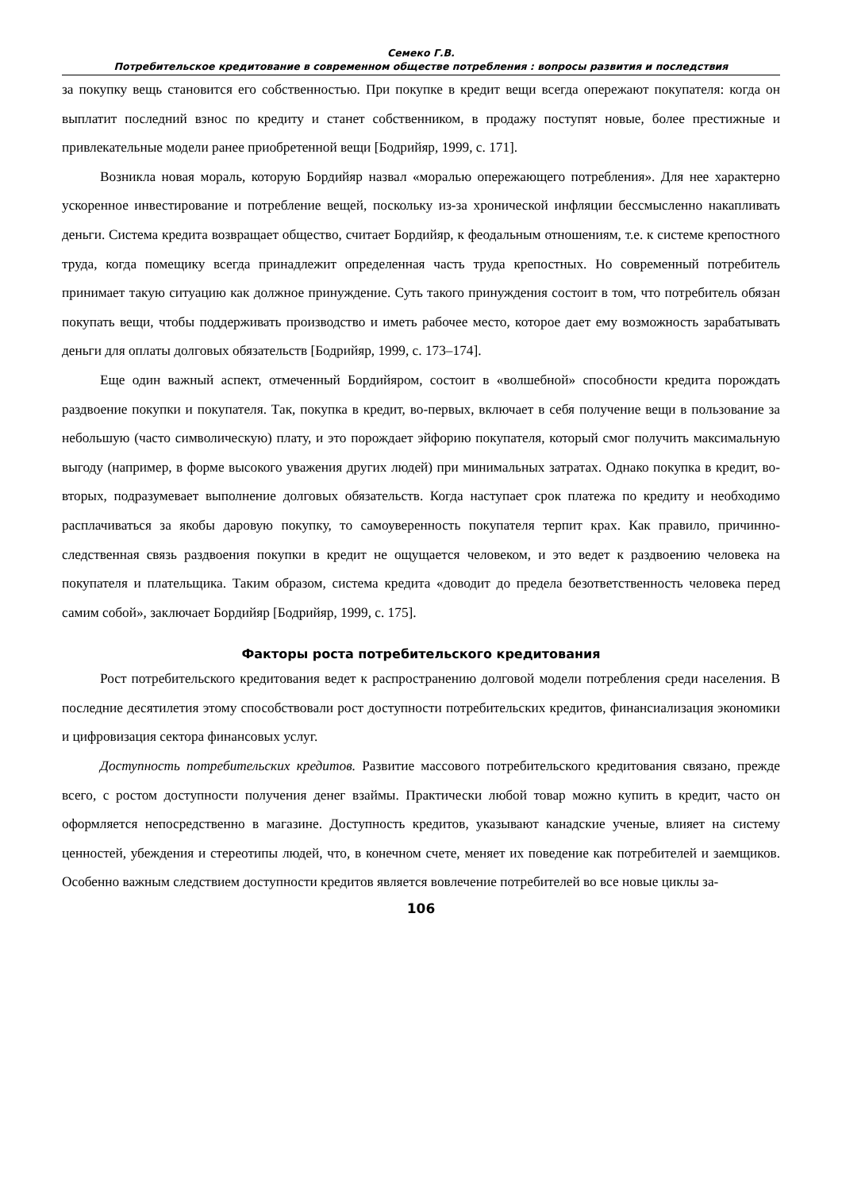Семеко Г.В.
Потребительское кредитование в современном обществе потребления : вопросы развития и последствия
за покупку вещь становится его собственностью. При покупке в кредит вещи всегда опережают покупателя: когда он выплатит последний взнос по кредиту и станет собственником, в продажу поступят новые, более престижные и привлекательные модели ранее приобретенной вещи [Бодрийяр, 1999, с. 171].
Возникла новая мораль, которую Бордийяр назвал «моралью опережающего потребления». Для нее характерно ускоренное инвестирование и потребление вещей, поскольку из-за хронической инфляции бессмысленно накапливать деньги. Система кредита возвращает общество, считает Бордийяр, к феодальным отношениям, т.е. к системе крепостного труда, когда помещику всегда принадлежит определенная часть труда крепостных. Но современный потребитель принимает такую ситуацию как должное принуждение. Суть такого принуждения состоит в том, что потребитель обязан покупать вещи, чтобы поддерживать производство и иметь рабочее место, которое дает ему возможность зарабатывать деньги для оплаты долговых обязательств [Бодрийяр, 1999, с. 173–174].
Еще один важный аспект, отмеченный Бордийяром, состоит в «волшебной» способности кредита порождать раздвоение покупки и покупателя. Так, покупка в кредит, во-первых, включает в себя получение вещи в пользование за небольшую (часто символическую) плату, и это порождает эйфорию покупателя, который смог получить максимальную выгоду (например, в форме высокого уважения других людей) при минимальных затратах. Однако покупка в кредит, во-вторых, подразумевает выполнение долговых обязательств. Когда наступает срок платежа по кредиту и необходимо расплачиваться за якобы даровую покупку, то самоуверенность покупателя терпит крах. Как правило, причинно-следственная связь раздвоения покупки в кредит не ощущается человеком, и это ведет к раздвоению человека на покупателя и плательщика. Таким образом, система кредита «доводит до предела безответственность человека перед самим собой», заключает Бордийяр [Бодрийяр, 1999, с. 175].
Факторы роста потребительского кредитования
Рост потребительского кредитования ведет к распространению долговой модели потребления среди населения. В последние десятилетия этому способствовали рост доступности потребительских кредитов, финансиализация экономики и цифровизация сектора финансовых услуг.
Доступность потребительских кредитов. Развитие массового потребительского кредитования связано, прежде всего, с ростом доступности получения денег взаймы. Практически любой товар можно купить в кредит, часто он оформляется непосредственно в магазине. Доступность кредитов, указывают канадские ученые, влияет на систему ценностей, убеждения и стереотипы людей, что, в конечном счете, меняет их поведение как потребителей и заемщиков. Особенно важным следствием доступности кредитов является вовлечение потребителей во все новые циклы за-
106